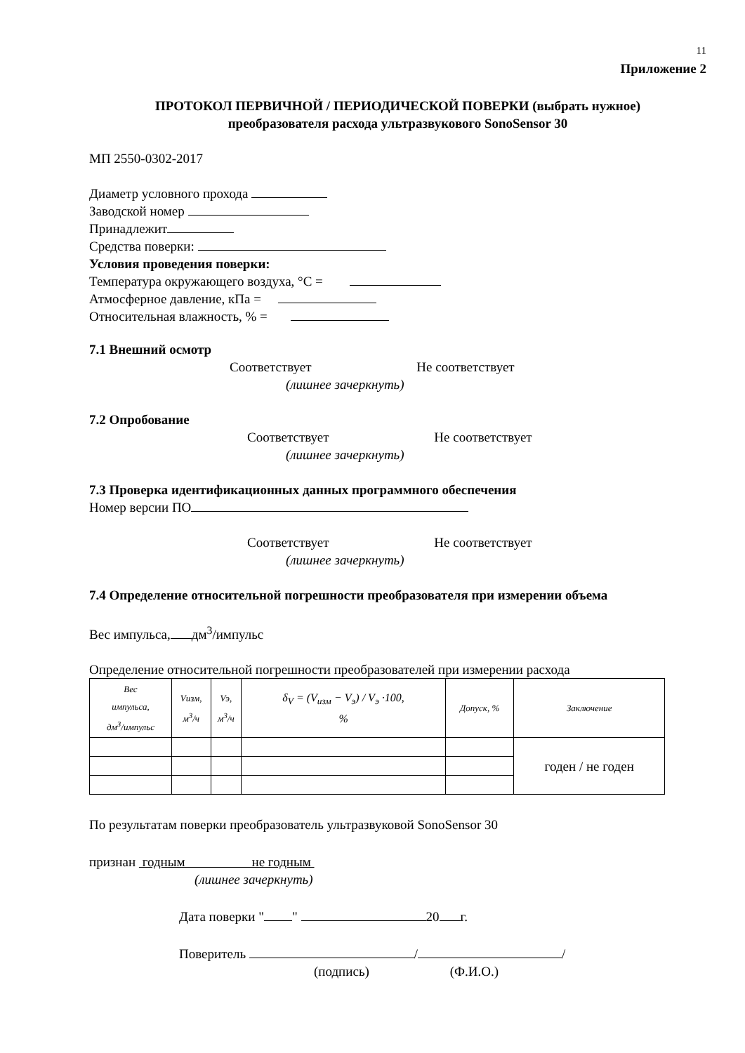11
Приложение 2
ПРОТОКОЛ ПЕРВИЧНОЙ / ПЕРИОДИЧЕСКОЙ ПОВЕРКИ (выбрать нужное)
преобразователя расхода ультразвукового SonoSensor 30
МП 2550-0302-2017
Диаметр условного прохода
Заводской номер
Принадлежит
Средства поверки:
Условия проведения поверки:
Температура окружающего воздуха, °С =
Атмосферное давление, кПа =
Относительная влажность, % =
7.1 Внешний осмотр
Соответствует Не соответствует
(лишнее зачеркнуть)
7.2 Опробование
Соответствует Не соответствует
(лишнее зачеркнуть)
7.3 Проверка идентификационных данных программного обеспечения
Номер версии ПО
Соответствует Не соответствует
(лишнее зачеркнуть)
7.4 Определение относительной погрешности преобразователя при измерении объема
Вес импульса, дм<sup>3</sup>/импульс
Определение относительной погрешности преобразователей при измерении расхода
| Вес импульса, дм<sup>3</sup>/импульс | Vизм, м<sup>3</sup>/ч | Vэ, м<sup>3</sup>/ч | δ<sub>V</sub> = (V<sub>изм</sub> − V<sub>э</sub>) / V<sub>э</sub> ·100, % | Допуск, % | Заключение |
| --- | --- | --- | --- | --- | --- |
| | | | | | годен / не годен |
По результатам поверки преобразователь ультразвуковой SonoSensor 30
признан годным не годным
(лишнее зачеркнуть)
Дата поверки " " 20 г.
Поверитель / /
(подпись) (Ф.И.О.)